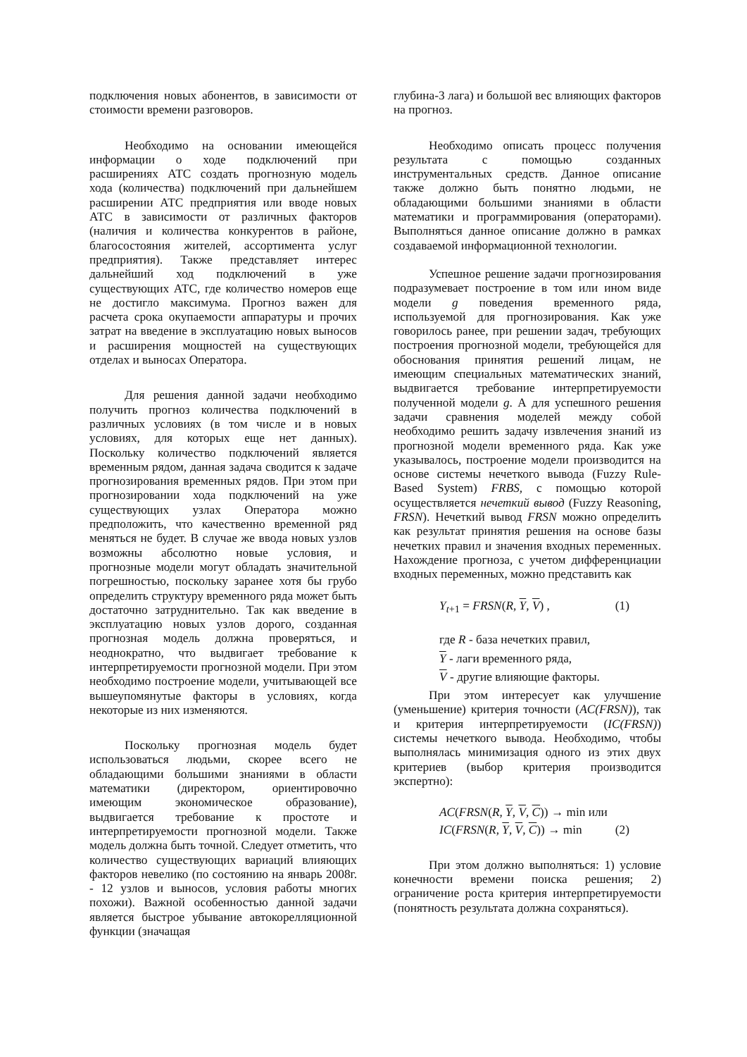подключения новых абонентов, в зависимости от стоимости времени разговоров.
Необходимо на основании имеющейся информации о ходе подключений при расширениях АТС создать прогнозную модель хода (количества) подключений при дальнейшем расширении АТС предприятия или вводе новых АТС в зависимости от различных факторов (наличия и количества конкурентов в районе, благосостояния жителей, ассортимента услуг предприятия). Также представляет интерес дальнейший ход подключений в уже существующих АТС, где количество номеров еще не достигло максимума. Прогноз важен для расчета срока окупаемости аппаратуры и прочих затрат на введение в эксплуатацию новых выносов и расширения мощностей на существующих отделах и выносах Оператора.
Для решения данной задачи необходимо получить прогноз количества подключений в различных условиях (в том числе и в новых условиях, для которых еще нет данных). Поскольку количество подключений является временным рядом, данная задача сводится к задаче прогнозирования временных рядов. При этом при прогнозировании хода подключений на уже существующих узлах Оператора можно предположить, что качественно временной ряд меняться не будет. В случае же ввода новых узлов возможны абсолютно новые условия, и прогнозные модели могут обладать значительной погрешностью, поскольку заранее хотя бы грубо определить структуру временного ряда может быть достаточно затруднительно. Так как введение в эксплуатацию новых узлов дорого, созданная прогнозная модель должна проверяться, и неоднократно, что выдвигает требование к интерпретируемости прогнозной модели. При этом необходимо построение модели, учитывающей все вышеупомянутые факторы в условиях, когда некоторые из них изменяются.
Поскольку прогнозная модель будет использоваться людьми, скорее всего не обладающими большими знаниями в области математики (директором, ориентировочно имеющим экономическое образование), выдвигается требование к простоте и интерпретируемости прогнозной модели. Также модель должна быть точной. Следует отметить, что количество существующих вариаций влияющих факторов невелико (по состоянию на январь 2008г. - 12 узлов и выносов, условия работы многих похожи). Важной особенностью данной задачи является быстрое убывание автокорелляционной функции (значащая
глубина-3 лага) и большой вес влияющих факторов на прогноз.
Необходимо описать процесс получения результата с помощью созданных инструментальных средств. Данное описание также должно быть понятно людьми, не обладающими большими знаниями в области математики и программирования (операторами). Выполняться данное описание должно в рамках создаваемой информационной технологии.
Успешное решение задачи прогнозирования подразумевает построение в том или ином виде модели g поведения временного ряда, используемой для прогнозирования. Как уже говорилось ранее, при решении задач, требующих построения прогнозной модели, требующейся для обоснования принятия решений лицам, не имеющим специальных математических знаний, выдвигается требование интерпретируемости полученной модели g. А для успешного решения задачи сравнения моделей между собой необходимо решить задачу извлечения знаний из прогнозной модели временного ряда. Как уже указывалось, построение модели производится на основе системы нечеткого вывода (Fuzzy Rule-Based System) FRBS, с помощью которой осуществляется нечеткий вывод (Fuzzy Reasoning, FRSN). Нечеткий вывод FRSN можно определить как результат принятия решения на основе базы нечетких правил и значения входных переменных. Нахождение прогноза, с учетом дифференциации входных переменных, можно представить как
Y<sub>t+1</sub> = FRSN(R, Y, V) , (1)
где R - база нечетких правил,
Y - лаги временного ряда,
V - другие влияющие факторы.
При этом интересует как улучшение (уменьшение) критерия точности (AC(FRSN)), так и критерия интерпретируемости (IC(FRSN)) системы нечеткого вывода. Необходимо, чтобы выполнялась минимизация одного из этих двух критериев (выбор критерия производится экспертно):
AC(FRSN(R, Y, V, C)) → min или
IC(FRSN(R, Y, V, C)) → min (2)
При этом должно выполняться: 1) условие конечности времени поиска решения; 2) ограничение роста критерия интерпретируемости (понятность результата должна сохраняться).